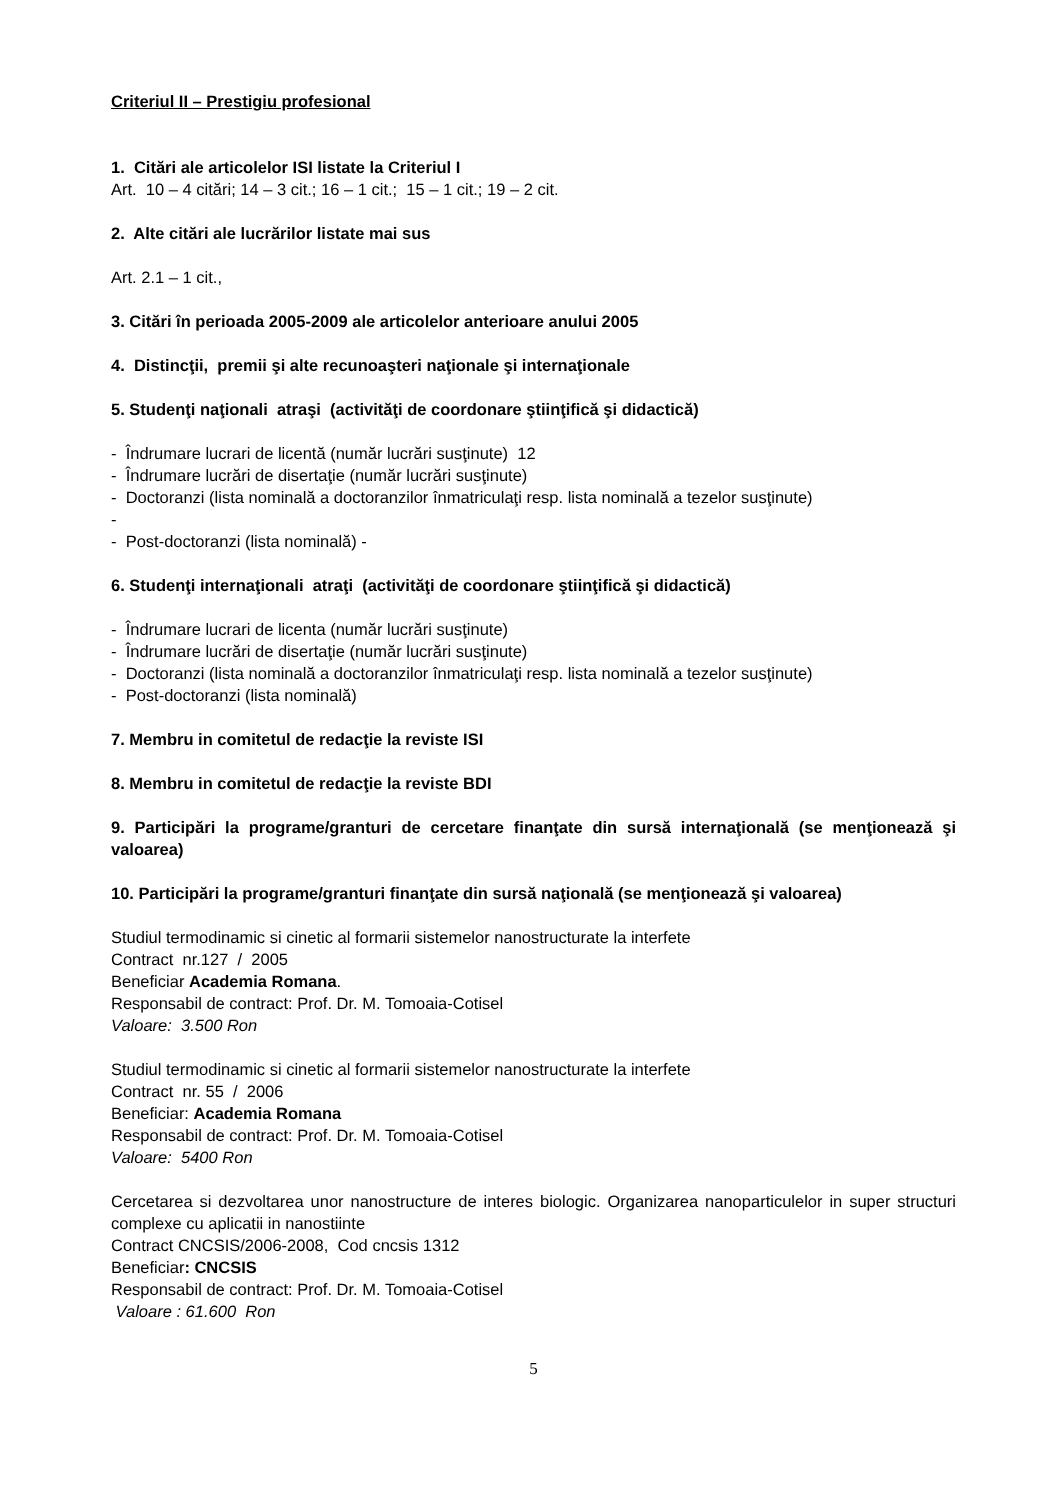Criteriul II – Prestigiu profesional
1. Citări ale articolelor ISI listate la Criteriul I
Art. 10 – 4 citări; 14 – 3 cit.; 16 – 1 cit.; 15 – 1 cit.; 19 – 2 cit.
2. Alte citări ale lucrărilor listate mai sus
Art. 2.1 – 1 cit.,
3. Citări în perioada 2005-2009 ale articolelor anterioare anului 2005
4. Distincţii, premii şi alte recunoaşteri naţionale şi internaţionale
5. Studenţi naţionali atraşi (activităţi de coordonare ştiinţifică şi didactică)
- Îndrumare lucrari de licentă (număr lucrări susţinute) 12
- Îndrumare lucrări de disertaţie (număr lucrări susţinute)
- Doctoranzi (lista nominală a doctoranzilor înmatriculaţi resp. lista nominală a tezelor susţinute)
-
- Post-doctoranzi (lista nominală) -
6. Studenţi internaţionali atraţi (activităţi de coordonare ştiinţifică şi didactică)
- Îndrumare lucrari de licenta (număr lucrări susţinute)
- Îndrumare lucrări de disertaţie (număr lucrări susţinute)
- Doctoranzi (lista nominală a doctoranzilor înmatriculaţi resp. lista nominală a tezelor susţinute)
- Post-doctoranzi (lista nominală)
7. Membru in comitetul de redacţie la reviste ISI
8. Membru in comitetul de redacţie la reviste BDI
9. Participări la programe/granturi de cercetare finanţate din sursă internaţională (se menţionează şi valoarea)
10. Participări la programe/granturi finanţate din sursă naţională (se menţionează şi valoarea)
Studiul termodinamic si cinetic al formarii sistemelor nanostructurate la interfete
Contract nr.127 / 2005
Beneficiar Academia Romana.
Responsabil de contract: Prof. Dr. M. Tomoaia-Cotisel
Valoare: 3.500 Ron
Studiul termodinamic si cinetic al formarii sistemelor nanostructurate la interfete
Contract nr. 55 / 2006
Beneficiar: Academia Romana
Responsabil de contract: Prof. Dr. M. Tomoaia-Cotisel
Valoare: 5400 Ron
Cercetarea si dezvoltarea unor nanostructure de interes biologic. Organizarea nanoparticulelor in super structuri complexe cu aplicatii in nanostiinte
Contract CNCSIS/2006-2008, Cod cncsis 1312
Beneficiar: CNCSIS
Responsabil de contract: Prof. Dr. M. Tomoaia-Cotisel
Valoare : 61.600 Ron
5